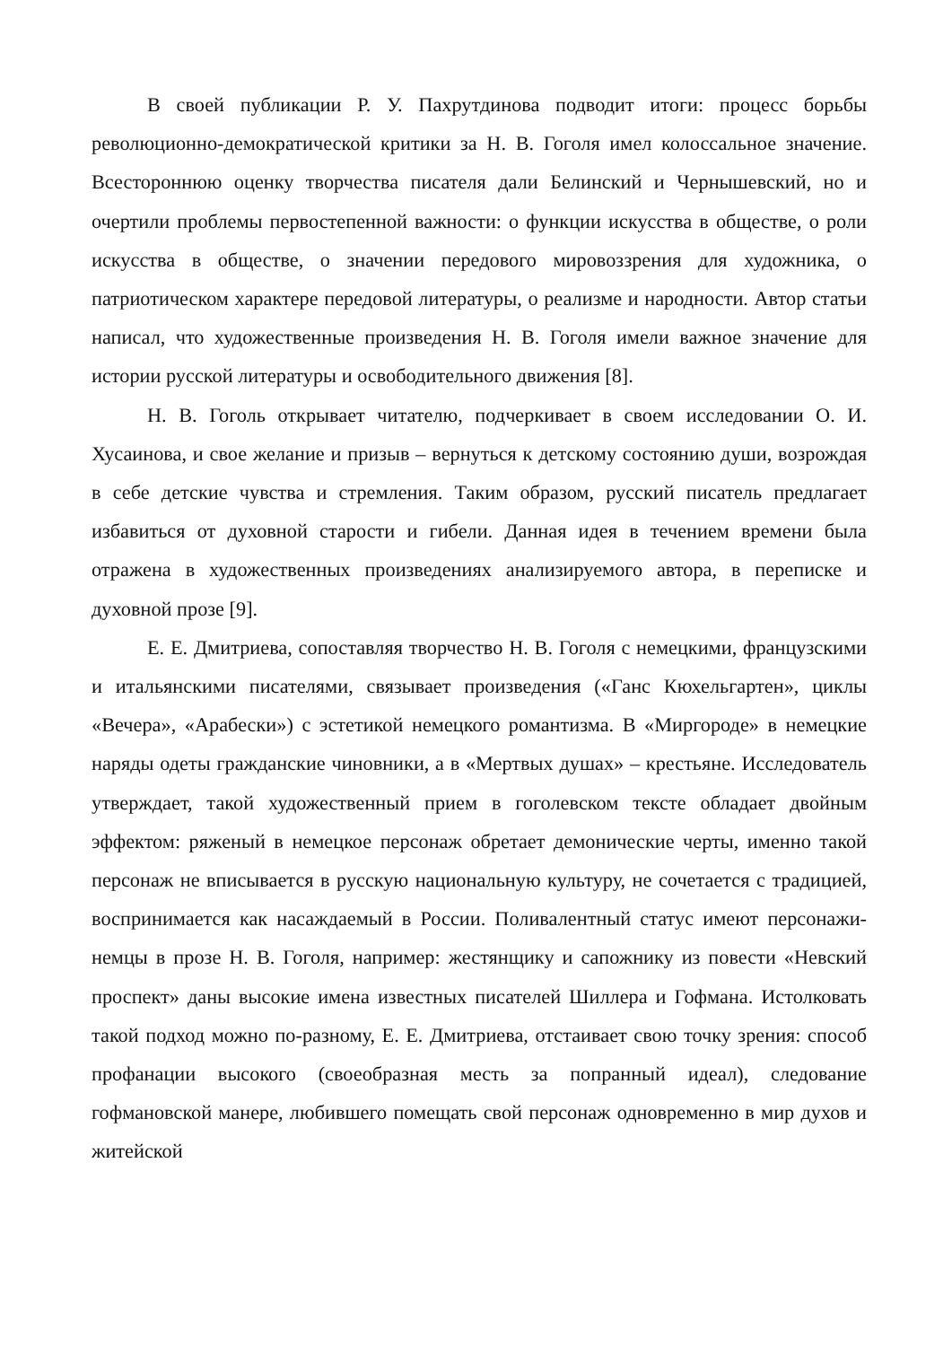В своей публикации Р. У. Пахрутдинова подводит итоги: процесс борьбы революционно-демократической критики за Н. В. Гоголя имел колоссальное значение. Всестороннюю оценку творчества писателя дали Белинский и Чернышевский, но и очертили проблемы первостепенной важности: о функции искусства в обществе, о роли искусства в обществе, о значении передового мировоззрения для художника, о патриотическом характере передовой литературы, о реализме и народности. Автор статьи написал, что художественные произведения Н. В. Гоголя имели важное значение для истории русской литературы и освободительного движения [8].
Н. В. Гоголь открывает читателю, подчеркивает в своем исследовании О. И. Хусаинова, и свое желание и призыв – вернуться к детскому состоянию души, возрождая в себе детские чувства и стремления. Таким образом, русский писатель предлагает избавиться от духовной старости и гибели. Данная идея в течением времени была отражена в художественных произведениях анализируемого автора, в переписке и духовной прозе [9].
Е. Е. Дмитриева, сопоставляя творчество Н. В. Гоголя с немецкими, французскими и итальянскими писателями, связывает произведения («Ганс Кюхельгартен», циклы «Вечера», «Арабески») с эстетикой немецкого романтизма. В «Миргороде» в немецкие наряды одеты гражданские чиновники, а в «Мертвых душах» – крестьяне. Исследователь утверждает, такой художественный прием в гоголевском тексте обладает двойным эффектом: ряженый в немецкое персонаж обретает демонические черты, именно такой персонаж не вписывается в русскую национальную культуру, не сочетается с традицией, воспринимается как насаждаемый в России. Поливалентный статус имеют персонажи-немцы в прозе Н. В. Гоголя, например: жестянщику и сапожнику из повести «Невский проспект» даны высокие имена известных писателей Шиллера и Гофмана. Истолковать такой подход можно по-разному, Е. Е. Дмитриева, отстаивает свою точку зрения: способ профанации высокого (своеобразная месть за попранный идеал), следование гофмановской манере, любившего помещать свой персонаж одновременно в мир духов и житейской